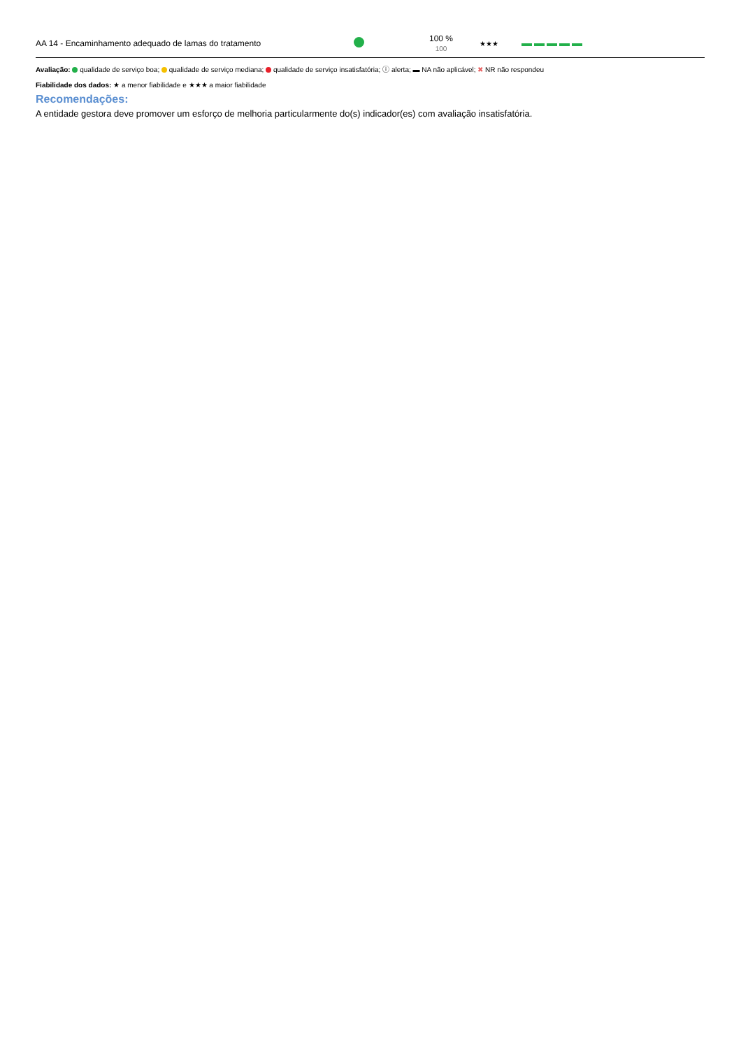| AA 14 - Encaminhamento adequado de lamas do tratamento | | 100 % 100 | ★★★ | |
Avaliação: qualidade de serviço boa; qualidade de serviço mediana; qualidade de serviço insatisfatória; ⓘ alerta; ▬ NA não aplicável; ✖ NR não respondeu
Fiabilidade dos dados: ★ a menor fiabilidade e ★★★ a maior fiabilidade
Recomendações:
A entidade gestora deve promover um esforço de melhoria particularmente do(s) indicador(es) com avaliação insatisfatória.